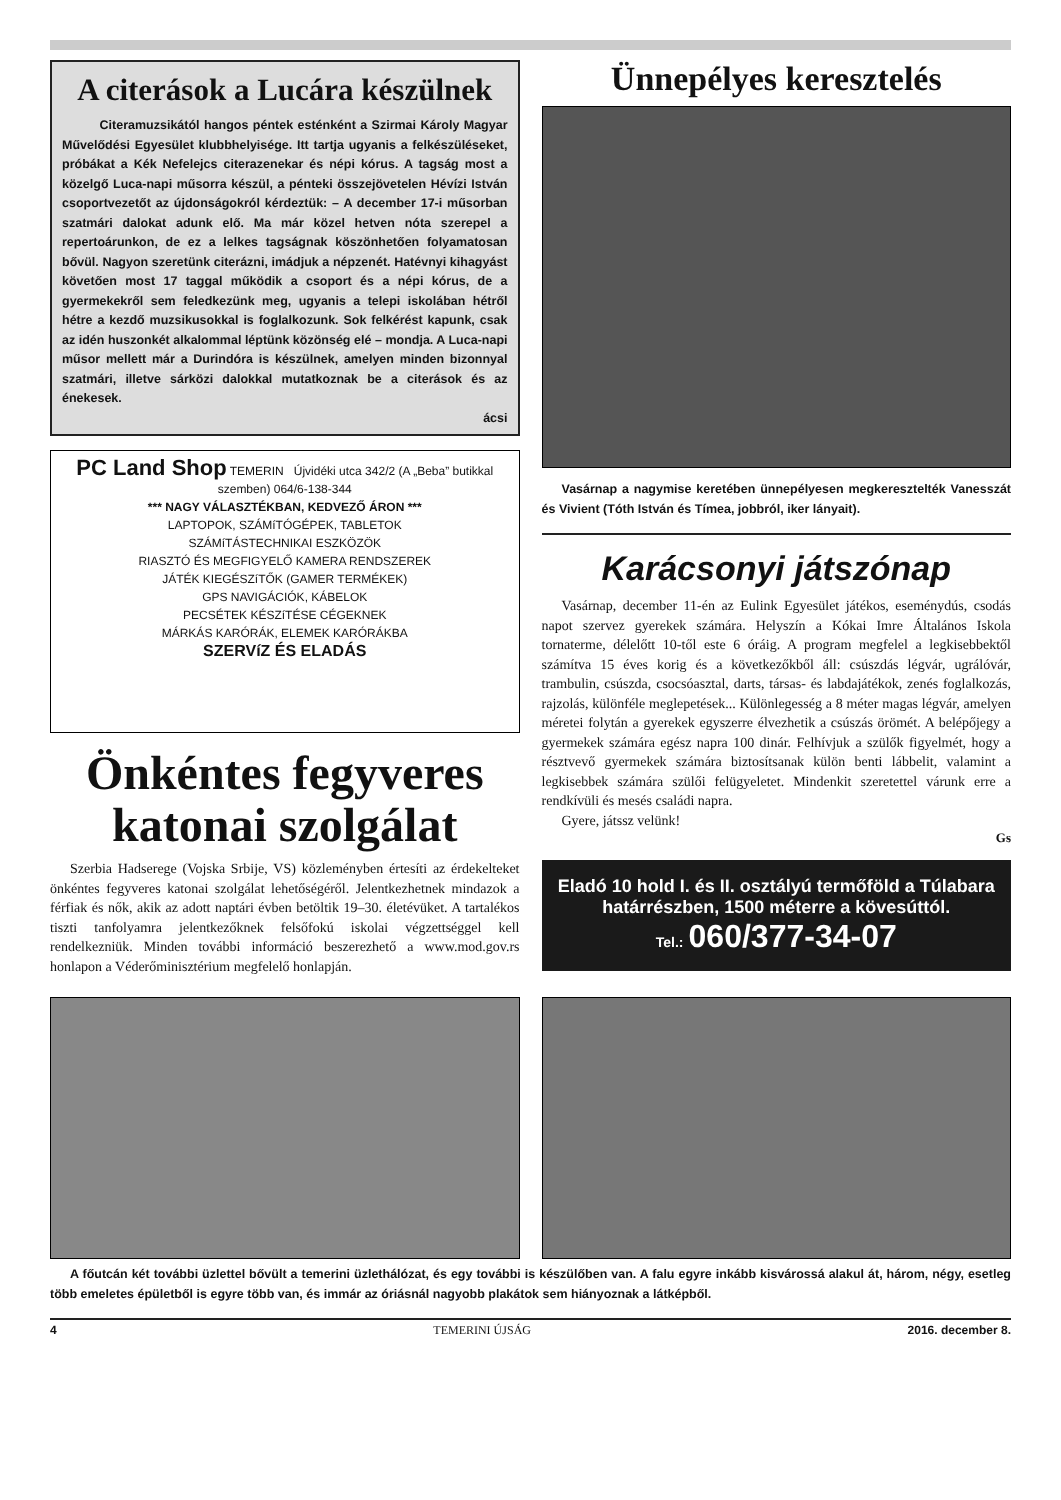A citerások a Lucára készülnek
Citeramuzsikától hangos péntek esténként a Szirmai Károly Magyar Művelődési Egyesület klubbhelyisége. Itt tartja ugyanis a felkészüléseket, próbákat a Kék Nefelejcs citerazenekar és népi kórus. A tagság most a közelgő Luca-napi műsorra készül, a pénteki összejövetelen Hévízi István csoportvezetőt az újdonságokról kérdeztük: – A december 17-i műsorban szatmári dalokat adunk elő. Ma már közel hetven nóta szerepel a repertoárunkon, de ez a lelkes tagságnak köszönhetően folyamatosan bővül. Nagyon szeretünk citerázni, imádjuk a népzenét. Hatévnyi kihagyást követően most 17 taggal működik a csoport és a népi kórus, de a gyermekekről sem feledkezünk meg, ugyanis a telepi iskolában hétről hétre a kezdő muzsikusokkal is foglalkozunk. Sok felkérést kapunk, csak az idén huszonkét alkalommal léptünk közönség elé – mondja. A Luca-napi műsor mellett már a Durindóra is készülnek, amelyen minden bizonnyal szatmári, illetve sárközi dalokkal mutatkoznak be a citerások és az énekesek.
ácsi
PC Land Shop TEMERIN Újvidéki utca 342/2 (A „Beba” butikkal szemben) 064/6-138-344
*** NAGY VÁLASZTÉKBAN, KEDVEZŐ ÁRON ***
LAPTOPOK, SZÁMíTÓGÉPEK, TABLETOK
SZÁMíTÁSTECHNIKAI ESZKÖZÖK
RIASZTÓ ÉS MEGFIGYELŐ KAMERA RENDSZEREK
JÁTÉK KIEGÉSZíTŐK (GAMER TERMÉKEK)
GPS NAVIGÁCIÓK, KÁBELOK
PECSÉTEK KÉSZíTÉSE CÉGEKNEK
MÁRKÁS KARÓRÁK, ELEMEK KARÓRÁKBA
SZERVíZ ÉS ELADÁS
Önkéntes fegyveres katonai szolgálat
Szerbia Hadserege (Vojska Srbije, VS) közleményben értesíti az érdekelteket önkéntes fegyveres katonai szolgálat lehetőségéről. Jelentkezhetnek mindazok a férfiak és nők, akik az adott naptári évben betöltik 19–30. életévüket. A tartalékos tiszti tanfolyamra jelentkezőknek felsőfokú iskolai végzettséggel kell rendelkezniük. Minden további információ beszerezhető a www.mod.gov.rs honlapon a Véderőminisztérium megfelelő honlapján.
Ünnepélyes keresztelés
Vasárnap a nagymise keretében ünnepélyesen megkeresztelték Vanesszát és Vivient (Tóth István és Tímea, jobbról, iker lányait).
Karácsonyi játszónap
Vasárnap, december 11-én az Eulink Egyesület játékos, eseménydús, csodás napot szervez gyerekek számára. Helyszín a Kókai Imre Általános Iskola tornaterme, délelőtt 10-től este 6 óráig. A program megfelel a legkisebbektől számítva 15 éves korig és a következőkből áll: csúszdás légvár, ugrálóvár, trambulin, csúszda, csocsóasztal, darts, társas- és labdajátékok, zenés foglalkozás, rajzolás, különféle meglepetések... Különlegesség a 8 méter magas légvár, amelyen méretei folytán a gyerekek egyszerre élvezhetik a csúszás örömét. A belépőjegy a gyermekek számára egész napra 100 dinár. Felhívjuk a szülők figyelmét, hogy a résztvevő gyermekek számára biztosítsanak külön benti lábbelit, valamint a legkisebbek számára szülői felügyeletet. Mindenkit szeretettel várunk erre a rendkívüli és mesés családi napra.
Gyere, játssz velünk!
Gs
Eladó 10 hold I. és II. osztályú termőföld a Túlabara határrészben, 1500 méterre a kövesúttól.
Tel.: 060/377-34-07
A főutcán két további üzlettel bővült a temerini üzlethálózat, és egy további is készülőben van. A falu egyre inkább kisvárossá alakul át, három, négy, esetleg több emeletes épületből is egyre több van, és immár az óriásnál nagyobb plakátok sem hiányoznak a látképből.
4 TEMERINI ÚJSÁG 2016. december 8.